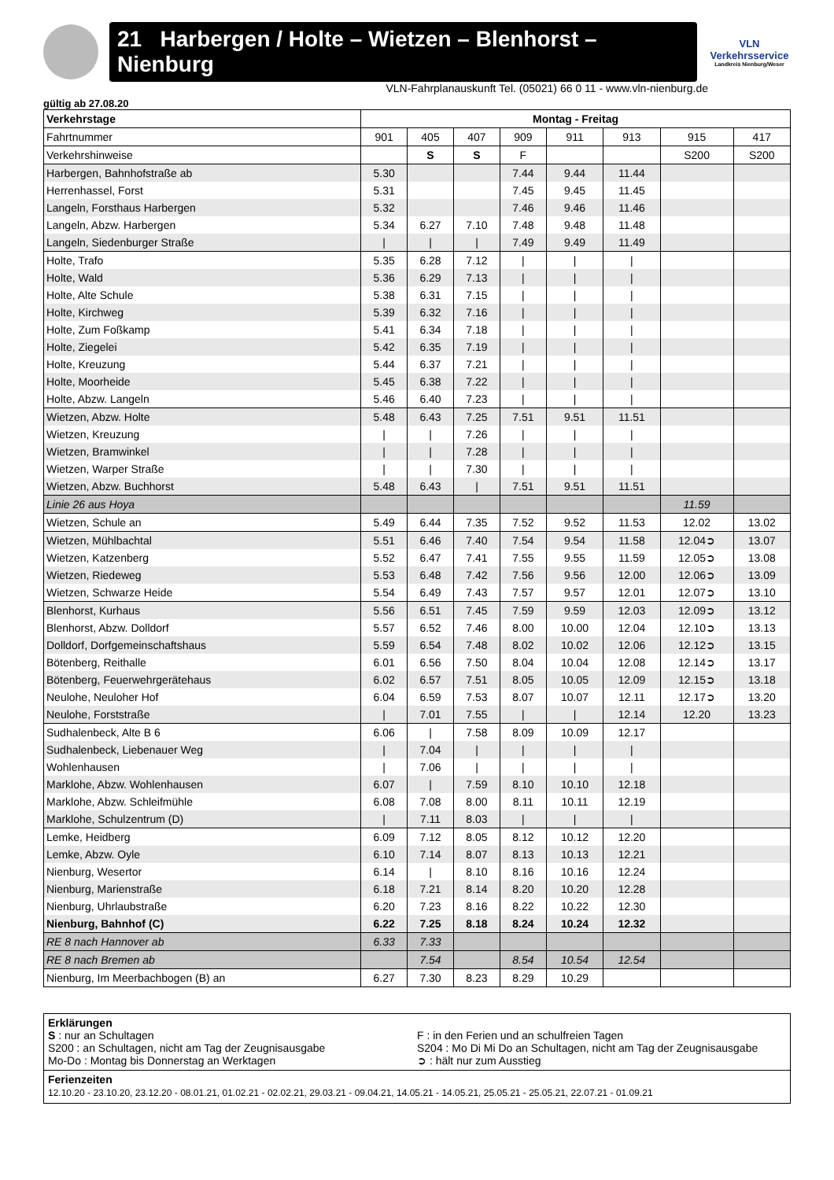21 Harbergen / Holte – Wietzen – Blenhorst – Nienburg
VLN
Verkehrsservice
Landkreis Nienburg/Weser
VLN-Fahrplanauskunft Tel. (05021) 66 0 11 - www.vln-nienburg.de
gültig ab 27.08.20
| Verkehrstage | Montag - Freitag | | | | | | | |
| --- | --- | --- | --- | --- | --- | --- | --- | --- |
| Fahrtnummer | 901 | 405 | 407 | 909 | 911 | 913 | 915 | 417 |
| Verkehrshinweise | | S | S | F | | | S200 | S200 |
| Harbergen, Bahnhofstraße ab | 5.30 | | | 7.44 | 9.44 | 11.44 | | |
| Herrenhassel, Forst | 5.31 | | | 7.45 | 9.45 | 11.45 | | |
| Langeln, Forsthaus Harbergen | 5.32 | | | 7.46 | 9.46 | 11.46 | | |
| Langeln, Abzw. Harbergen | 5.34 | 6.27 | 7.10 | 7.48 | 9.48 | 11.48 | | |
| Langeln, Siedenburger Straße | / | / | / | 7.49 | 9.49 | 11.49 | | |
| Holte, Trafo | 5.35 | 6.28 | 7.12 | / | / | / | | |
| Holte, Wald | 5.36 | 6.29 | 7.13 | / | / | / | | |
| Holte, Alte Schule | 5.38 | 6.31 | 7.15 | / | / | / | | |
| Holte, Kirchweg | 5.39 | 6.32 | 7.16 | / | / | / | | |
| Holte, Zum Foßkamp | 5.41 | 6.34 | 7.18 | / | / | / | | |
| Holte, Ziegelei | 5.42 | 6.35 | 7.19 | / | / | / | | |
| Holte, Kreuzung | 5.44 | 6.37 | 7.21 | / | / | / | | |
| Holte, Moorheide | 5.45 | 6.38 | 7.22 | / | / | / | | |
| Holte, Abzw. Langeln | 5.46 | 6.40 | 7.23 | / | / | / | | |
| Wietzen, Abzw. Holte | 5.48 | 6.43 | 7.25 | 7.51 | 9.51 | 11.51 | | |
| Wietzen, Kreuzung | / | / | 7.26 | / | / | / | | |
| Wietzen, Bramwinkel | / | / | 7.28 | / | / | / | | |
| Wietzen, Warper Straße | / | / | 7.30 | / | / | / | | |
| Wietzen, Abzw. Buchhorst | 5.48 | 6.43 | / | 7.51 | 9.51 | 11.51 | | |
| Linie 26 aus Hoya | | | | | | | 11.59 | |
| Wietzen, Schule an | 5.49 | 6.44 | 7.35 | 7.52 | 9.52 | 11.53 | 12.02 | 13.02 |
| Wietzen, Mühlbachtal | 5.51 | 6.46 | 7.40 | 7.54 | 9.54 | 11.58 | 12.04➲ | 13.07 |
| Wietzen, Katzenberg | 5.52 | 6.47 | 7.41 | 7.55 | 9.55 | 11.59 | 12.05➲ | 13.08 |
| Wietzen, Riedeweg | 5.53 | 6.48 | 7.42 | 7.56 | 9.56 | 12.00 | 12.06➲ | 13.09 |
| Wietzen, Schwarze Heide | 5.54 | 6.49 | 7.43 | 7.57 | 9.57 | 12.01 | 12.07➲ | 13.10 |
| Blenhorst, Kurhaus | 5.56 | 6.51 | 7.45 | 7.59 | 9.59 | 12.03 | 12.09➲ | 13.12 |
| Blenhorst, Abzw. Dolldorf | 5.57 | 6.52 | 7.46 | 8.00 | 10.00 | 12.04 | 12.10➲ | 13.13 |
| Dolldorf, Dorfgemeinschaftshaus | 5.59 | 6.54 | 7.48 | 8.02 | 10.02 | 12.06 | 12.12➲ | 13.15 |
| Bötenberg, Reithalle | 6.01 | 6.56 | 7.50 | 8.04 | 10.04 | 12.08 | 12.14➲ | 13.17 |
| Bötenberg, Feuerwehrgerätehaus | 6.02 | 6.57 | 7.51 | 8.05 | 10.05 | 12.09 | 12.15➲ | 13.18 |
| Neulohe, Neuloher Hof | 6.04 | 6.59 | 7.53 | 8.07 | 10.07 | 12.11 | 12.17➲ | 13.20 |
| Neulohe, Forststraße | / | 7.01 | 7.55 | / | / | 12.14 | 12.20 | 13.23 |
| Sudhalenbeck, Alte B 6 | 6.06 | / | 7.58 | 8.09 | 10.09 | 12.17 | | |
| Sudhalenbeck, Liebenauer Weg | / | 7.04 | / | / | / | / | | |
| Wohlenhausen | / | 7.06 | / | / | / | / | | |
| Marklohe, Abzw. Wohlenhausen | 6.07 | / | 7.59 | 8.10 | 10.10 | 12.18 | | |
| Marklohe, Abzw. Schleifmühle | 6.08 | 7.08 | 8.00 | 8.11 | 10.11 | 12.19 | | |
| Marklohe, Schulzentrum (D) | / | 7.11 | 8.03 | / | / | / | | |
| Lemke, Heidberg | 6.09 | 7.12 | 8.05 | 8.12 | 10.12 | 12.20 | | |
| Lemke, Abzw. Oyle | 6.10 | 7.14 | 8.07 | 8.13 | 10.13 | 12.21 | | |
| Nienburg, Wesertor | 6.14 | / | 8.10 | 8.16 | 10.16 | 12.24 | | |
| Nienburg, Marienstraße | 6.18 | 7.21 | 8.14 | 8.20 | 10.20 | 12.28 | | |
| Nienburg, Uhrlaubstraße | 6.20 | 7.23 | 8.16 | 8.22 | 10.22 | 12.30 | | |
| Nienburg, Bahnhof (C) | 6.22 | 7.25 | 8.18 | 8.24 | 10.24 | 12.32 | | |
| RE 8 nach Hannover ab | 6.33 | 7.33 | | | | | | |
| RE 8 nach Bremen ab | | 7.54 | | 8.54 | 10.54 | 12.54 | | |
| Nienburg, Im Meerbachbogen (B) an | 6.27 | 7.30 | 8.23 | 8.29 | 10.29 | | | |
Erklärungen
S : nur an Schultagen F : in den Ferien und an schulfreien Tagen
S200 : an Schultagen, nicht am Tag der Zeugnisausgabe
S204 : Mo Di Mi Do an Schultagen, nicht am Tag der Zeugnisausgabe
Mo-Do : Montag bis Donnerstag an Werktagen
➲ : hält nur zum Ausstieg
Ferienzeiten
12.10.20 - 23.10.20, 23.12.20 - 08.01.21, 01.02.21 - 02.02.21, 29.03.21 - 09.04.21, 14.05.21 - 14.05.21, 25.05.21 - 25.05.21, 22.07.21 - 01.09.21